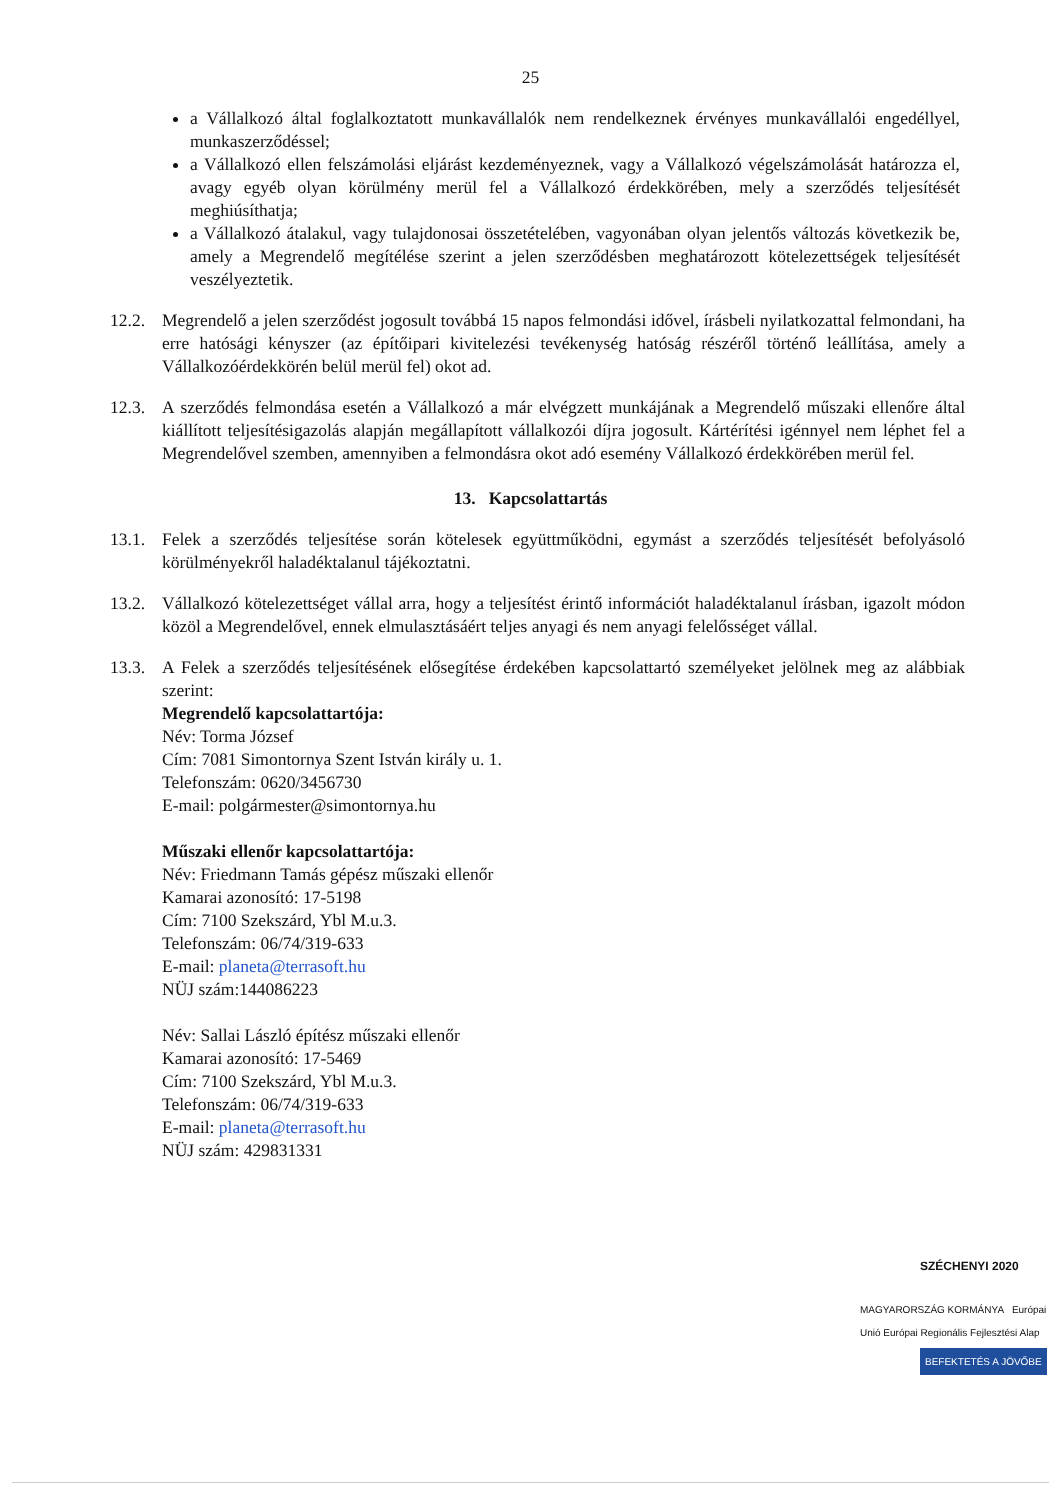25
a Vállalkozó által foglalkoztatott munkavállalók nem rendelkeznek érvényes munkavállalói engedéllyel, munkaszerződéssel;
a Vállalkozó ellen felszámolási eljárást kezdeményeznek, vagy a Vállalkozó végelszámolását határozza el, avagy egyéb olyan körülmény merül fel a Vállalkozó érdekkörében, mely a szerződés teljesítését meghiúsíthatja;
a Vállalkozó átalakul, vagy tulajdonosai összetételében, vagyonában olyan jelentős változás következik be, amely a Megrendelő megítélése szerint a jelen szerződésben meghatározott kötelezettségek teljesítését veszélyeztetik.
12.2.
Megrendelő a jelen szerződést jogosult továbbá 15 napos felmondási idővel, írásbeli nyilatkozattal felmondani, ha erre hatósági kényszer (az építőipari kivitelezési tevékenység hatóság részéről történő leállítása, amely a Vállalkozóérdekkörén belül merül fel) okot ad.
12.3.
A szerződés felmondása esetén a Vállalkozó a már elvégzett munkájának a Megrendelő műszaki ellenőre által kiállított teljesítésigazolás alapján megállapított vállalkozói díjra jogosult. Kártérítési igénnyel nem léphet fel a Megrendelővel szemben, amennyiben a felmondásra okot adó esemény Vállalkozó érdekkörében merül fel.
13. Kapcsolattartás
13.1.
Felek a szerződés teljesítése során kötelesek együttműködni, egymást a szerződés teljesítését befolyásoló körülményekről haladéktalanul tájékoztatni.
13.2.
Vállalkozó kötelezettséget vállal arra, hogy a teljesítést érintő információt haladéktalanul írásban, igazolt módon közöl a Megrendelővel, ennek elmulasztásáért teljes anyagi és nem anyagi felelősséget vállal.
13.3.
A Felek a szerződés teljesítésének elősegítése érdekében kapcsolattartó személyeket jelölnek meg az alábbiak szerint:
Megrendelő kapcsolattartója:
Név: Torma József
Cím: 7081 Simontornya Szent István király u. 1.
Telefonszám: 0620/3456730
E-mail: polgármester@simontornya.hu
Műszaki ellenőr kapcsolattartója:
Név: Friedmann Tamás gépész műszaki ellenőr
Kamarai azonosító: 17-5198
Cím: 7100 Szekszárd, Ybl M.u.3.
Telefonszám: 06/74/319-633
E-mail: planeta@terrasoft.hu
NÜJ szám:144086223
Név: Sallai László építész műszaki ellenőr
Kamarai azonosító: 17-5469
Cím: 7100 Szekszárd, Ybl M.u.3.
Telefonszám: 06/74/319-633
E-mail: planeta@terrasoft.hu
NÜJ szám: 429831331
SZÉCHENYI 2020
MAGYARORSZÁG KORMÁNYA Európai Unió Európai Regionális Fejlesztési Alap
BEFEKTETÉS A JÖVŐBE